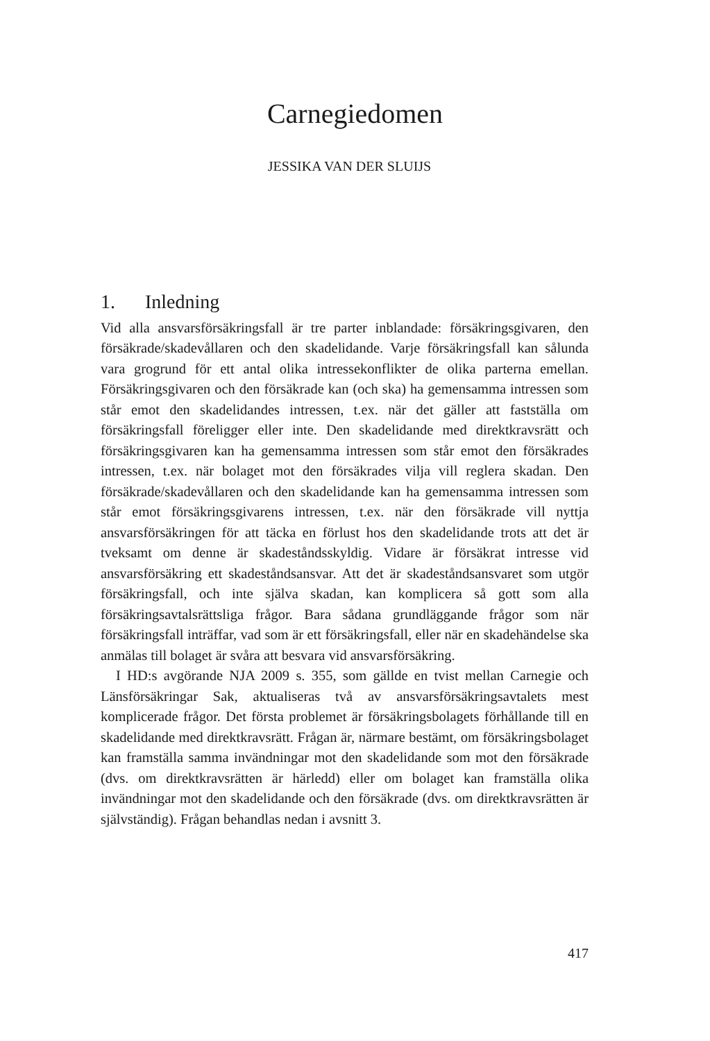Carnegiedomen
JESSIKA VAN DER SLUIJS
1. Inledning
Vid alla ansvarsförsäkringsfall är tre parter inblandade: försäkringsgivaren, den försäkrade/skadevållaren och den skadelidande. Varje försäkringsfall kan sålunda vara grogrund för ett antal olika intressekonflikter de olika parterna emellan. Försäkringsgivaren och den försäkrade kan (och ska) ha gemensamma intressen som står emot den skadelidandes intressen, t.ex. när det gäller att fastställa om försäkringsfall föreligger eller inte. Den skadelidande med direktkravsrätt och försäkringsgivaren kan ha gemensamma intressen som står emot den försäkrades intressen, t.ex. när bolaget mot den försäkrades vilja vill reglera skadan. Den försäkrade/skadevållaren och den skadelidande kan ha gemensamma intressen som står emot försäkringsgivarens intressen, t.ex. när den försäkrade vill nyttja ansvarsförsäkringen för att täcka en förlust hos den skadelidande trots att det är tveksamt om denne är skadeståndsskyldig. Vidare är försäkrat intresse vid ansvarsförsäkring ett skadeståndsansvar. Att det är skadeståndsansvaret som utgör försäkringsfall, och inte själva skadan, kan komplicera så gott som alla försäkringsavtalsrättsliga frågor. Bara sådana grundläggande frågor som när försäkringsfall inträffar, vad som är ett försäkringsfall, eller när en skadehändelse ska anmälas till bolaget är svåra att besvara vid ansvarsförsäkring.
I HD:s avgörande NJA 2009 s. 355, som gällde en tvist mellan Carnegie och Länsförsäkringar Sak, aktualiseras två av ansvarsförsäkringsavtalets mest komplicerade frågor. Det första problemet är försäkringsbolagets förhållande till en skadelidande med direktkravsrätt. Frågan är, närmare bestämt, om försäkringsbolaget kan framställa samma invändningar mot den skadelidande som mot den försäkrade (dvs. om direktkravsrätten är härledd) eller om bolaget kan framställa olika invändningar mot den skadelidande och den försäkrade (dvs. om direktkravsrätten är självständig). Frågan behandlas nedan i avsnitt 3.
417